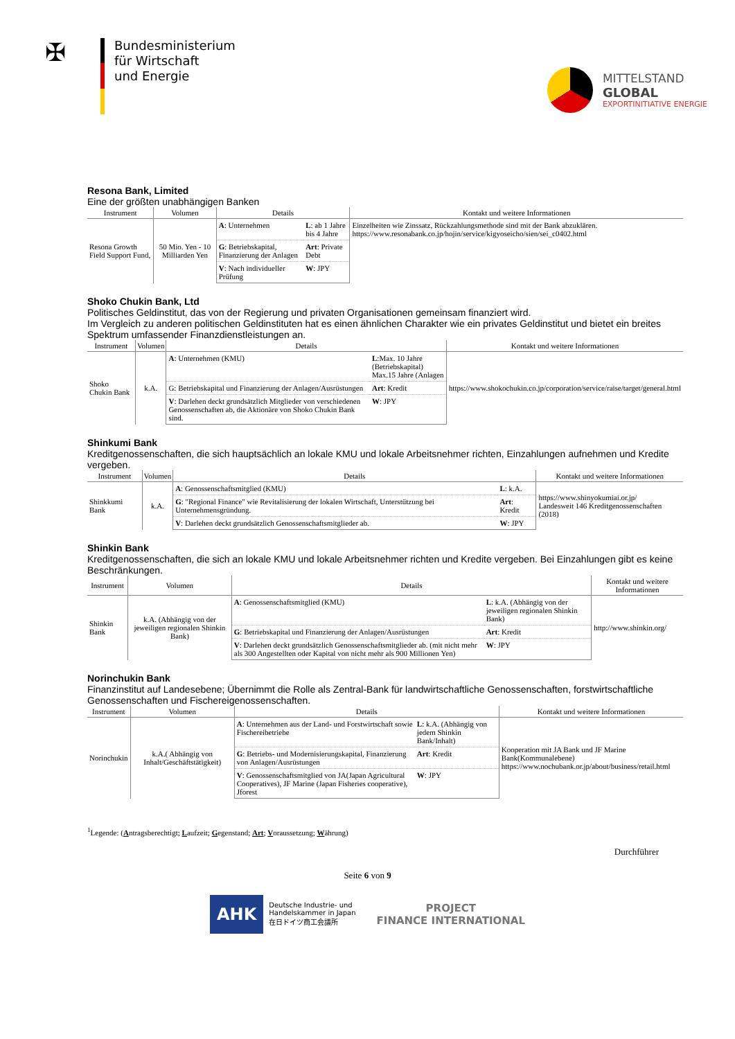✠
Bundesministerium
für Wirtschaft
und Energie
MITTELSTAND
GLOBAL
EXPORTINITIATIVE ENERGIE
Resona Bank, Limited
Eine der größten unabhängigen Banken
| Instrument | Volumen | Details | | Kontakt und weitere Informationen |
| --- | --- | --- | --- | --- |
| Resona Growth Field Support Fund, | 50 Mio. Yen - 10 Milliarden Yen | A : Unternehmen | L : ab 1 Jahre bis 4 Jahre | Einzelheiten wie Zinssatz, Rückzahlungsmethode sind mit der Bank abzuklären. https://www.resonabank.co.jp/hojin/service/kigyoseicho/sien/sei_c0402.html |
| | | G : Betriebskapital, Finanzierung der Anlagen | Art : Private Debt | |
| | | V : Nach individueller Prüfung | W : JPY | |
Shoko Chukin Bank, Ltd
Politisches Geldinstitut, das von der Regierung und privaten Organisationen gemeinsam finanziert wird.
Im Vergleich zu anderen politischen Geldinstituten hat es einen ähnlichen Charakter wie ein privates Geldinstitut und bietet ein breites Spektrum umfassender Finanzdienstleistungen an.
| Instrument | Volumen | Details | | Kontakt und weitere Informationen |
| --- | --- | --- | --- | --- |
| Shoko Chukin Bank | k.A. | A : Unternehmen (KMU) | L :Max. 10 Jahre (Betriebskapital) Max.15 Jahre (Anlagen | https://www.shokochukin.co.jp/corporation/service/raise/target/general.html |
| | | G: Betriebskapital und Finanzierung der Anlagen/Ausrüstungen | Art : Kredit | |
| | | V : Darlehen deckt grundsätzlich Mitglieder von verschiedenen Genossenschaften ab, die Aktionäre von Shoko Chukin Bank sind. | W : JPY | |
Shinkumi Bank
Kreditgenossenschaften, die sich hauptsächlich an lokale KMU und lokale Arbeitsnehmer richten, Einzahlungen aufnehmen und Kredite vergeben.
| Instrument | Volumen | Details | | Kontakt und weitere Informationen |
| --- | --- | --- | --- | --- |
| Shinkkumi Bank | k.A. | A : Genossenschaftsmitglied (KMU) | L : k.A. | https://www.shinyokumiai.or.jp/ Landesweit 146 Kreditgenossenschaften (2018) |
| | | G : "Regional Finance" wie Revitalisierung der lokalen Wirtschaft, Unterstützung bei Unternehmensgründung. | Art : Kredit | |
| | | V : Darlehen deckt grundsätzlich Genossenschaftsmitglieder ab. | W : JPY | |
Shinkin Bank
Kreditgenossenschaften, die sich an lokale KMU und lokale Arbeitsnehmer richten und Kredite vergeben. Bei Einzahlungen gibt es keine Beschränkungen.
| Instrument | Volumen | Details | | Kontakt und weitere Informationen |
| --- | --- | --- | --- | --- |
| Shinkin Bank | k.A. (Abhängig von der jeweiligen regionalen Shinkin Bank) | A : Genossenschaftsmitglied (KMU) | L : k.A. (Abhängig von der jeweiligen regionalen Shinkin Bank) | http://www.shinkin.org/ |
| | | G : Betriebskapital und Finanzierung der Anlagen/Ausrüstungen | Art : Kredit | |
| | | V : Darlehen deckt grundsätzlich Genossenschaftsmitglieder ab. (mit nicht mehr als 300 Angestellten oder Kapital von nicht mehr als 900 Millionen Yen) | W : JPY | |
Norinchukin Bank
Finanzinstitut auf Landesebene; Übernimmt die Rolle als Zentral-Bank für landwirtschaftliche Genossenschaften, forstwirtschaftliche Genossenschaften und Fischereigenossenschaften.
| Instrument | Volumen | Details | | Kontakt und weitere Informationen |
| --- | --- | --- | --- | --- |
| Norinchukin | k.A.( Abhängig von Inhalt/Geschäftstätigkeit) | A : Unternehmen aus der Land- und Forstwirtschaft sowie Fischereibetriebe | L : k.A. (Abhängig von jedem Shinkin Bank/Inhalt) | Kooperation mit JA Bank und JF Marine Bank(Kommunalebene) https://www.nochubank.or.jp/about/business/retail.html |
| | | G : Betriebs- und Modernisierungskapital, Finanzierung von Anlagen/Ausrüstungen | Art : Kredit | |
| | | V : Genossenschaftsmitglied von JA(Japan Agricultural Cooperatives), JF Marine (Japan Fisheries cooperative), Jforest | W : JPY | |
<sup>1</sup> Legende: (Antragsberechtigt; Laufzeit; Gegenstand; Art; Voraussetzung; Währung)
Durchführer
Seite 6 von 9
AHK
Deutsche Industrie- und
Handelskammer in Japan
在日ドイツ商工会議所
PROJECT
FINANCE INTERNATIONAL